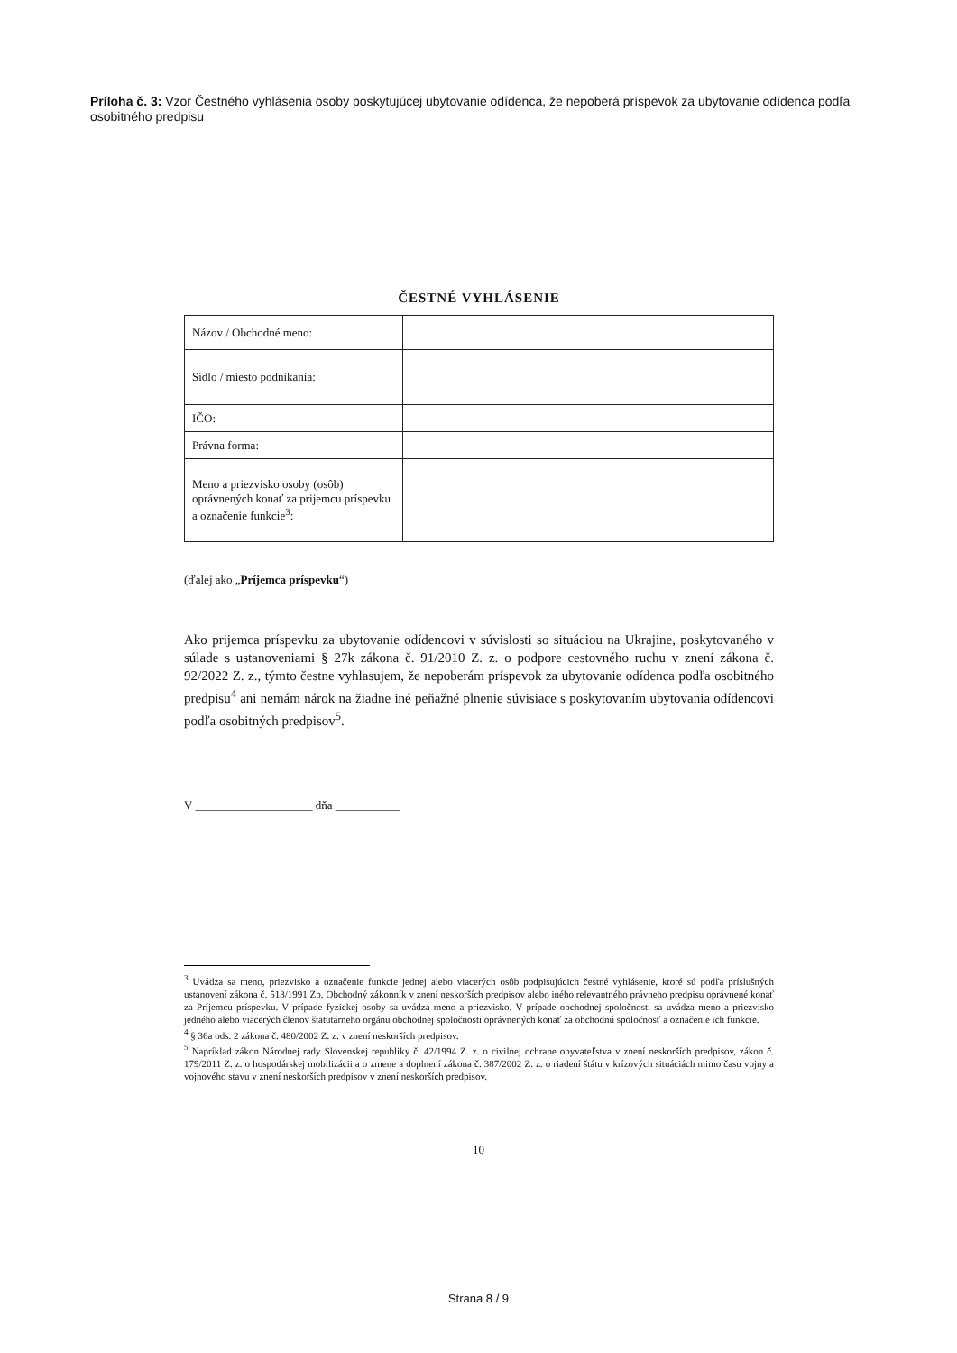Príloha č. 3: Vzor Čestného vyhlásenia osoby poskytujúcej ubytovanie odídenca, že nepoberá príspevok za ubytovanie odídenca podľa osobitného predpisu
ČESTNÉ VYHLÁSENIE
| Názov / Obchodné meno: | |
| Sídlo / miesto podnikania: | |
| IČO: | |
| Právna forma: | |
| Meno a priezvisko osoby (osôb) oprávnených konať za prijemcu príspevku a označenie funkcie<sup>3</sup>: | |
(ďalej ako „Príjemca príspevku“)
Ako prijemca príspevku za ubytovanie odídencovi v súvislosti so situáciou na Ukrajine, poskytovaného v súlade s ustanoveniami § 27k zákona č. 91/2010 Z. z. o podpore cestovného ruchu v znení zákona č. 92/2022 Z. z., týmto čestne vyhlasujem, že nepoberám príspevok za ubytovanie odídenca podľa osobitného predpisu<sup>4</sup> ani nemám nárok na žiadne iné peňažné plnenie súvisiace s poskytovaním ubytovania odídencovi podľa osobitných predpisov<sup>5</sup>.
V ____________________ dňa ___________
<sup>3</sup> Uvádza sa meno, priezvisko a označenie funkcie jednej alebo viacerých osôb podpisujúcich čestné vyhlásenie, ktoré sú podľa príslušných ustanovení zákona č. 513/1991 Zb. Obchodný zákonník v znení neskorších predpisov alebo iného relevantného právneho predpisu oprávnené konať za Príjemcu príspevku. V prípade fyzickej osoby sa uvádza meno a priezvisko. V prípade obchodnej spoločnosti sa uvádza meno a priezvisko jedného alebo viacerých členov štatutárneho orgánu obchodnej spoločnosti oprávnených konať za obchodnú spoločnosť a označenie ich funkcie.
<sup>4</sup> § 36a ods. 2 zákona č. 480/2002 Z. z. v znení neskorších predpisov.
<sup>5</sup> Napríklad zákon Národnej rady Slovenskej republiky č. 42/1994 Z. z. o civilnej ochrane obyvateľstva v znení neskorších predpisov, zákon č. 179/2011 Z. z. o hospodárskej mobilizácii a o zmene a doplnení zákona č. 387/2002 Z. z. o riadení štátu v krízových situáciách mimo času vojny a vojnového stavu v znení neskorších predpisov v znení neskorších predpisov.
10
Strana 8 / 9